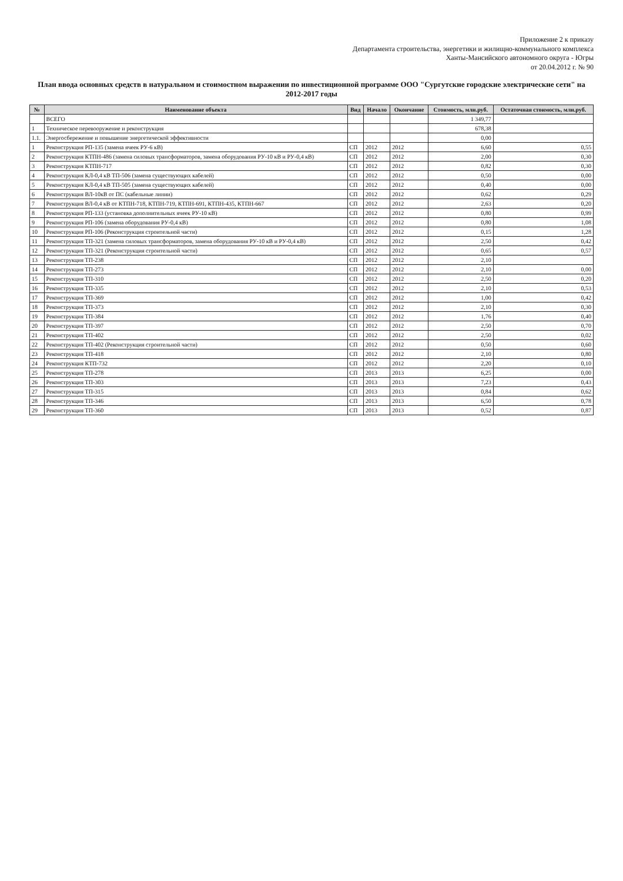Приложение 2 к приказу
Департамента строительства, энергетики и жилищно-коммунального комплекса
Ханты-Мансийского автономного округа - Югры
от 20.04.2012 г. № 90
План ввода основных средств в натуральном и стоимостном выражении по инвестиционной программе ООО "Сургутские городские электрические сети" на 2012-2017 годы
| № | Наименование объекта | Вид | Начало | Окончание | Стоимость, млн.руб. | Остаточная стоимость, млн.руб. |
| --- | --- | --- | --- | --- | --- | --- |
| | ВСЕГО | | | | 1 349,77 | |
| 1 | Техническое перевооружение и реконструкция | | | | 678,38 | |
| 1.1. | Энергосбережение и повышение энергетической эффективности | | | | 0,00 | |
| 1 | Реконструкция РП-135 (замена ячеек РУ-6 кВ) | СП | 2012 | 2012 | 6,60 | 0,55 |
| 2 | Реконструкция КТПН-486 (замена силовых трансформаторов, замена оборудования РУ-10 кВ и РУ-0,4 кВ) | СП | 2012 | 2012 | 2,00 | 0,30 |
| 3 | Реконструкция КТПН-717 | СП | 2012 | 2012 | 0,82 | 0,30 |
| 4 | Реконструкция КЛ-0,4 кВ ТП-506 (замена существующих кабелей) | СП | 2012 | 2012 | 0,50 | 0,00 |
| 5 | Реконструкция КЛ-0,4 кВ ТП-505 (замена существующих кабелей) | СП | 2012 | 2012 | 0,40 | 0,00 |
| 6 | Реконструкция ВЛ-10кВ от ПС (кабельные линии) | СП | 2012 | 2012 | 0,62 | 0,29 |
| 7 | Реконструкция ВЛ-0,4 кВ от КТПН-718, КТПН-719, КТПН-691, КТПН-435, КТПН-667 | СП | 2012 | 2012 | 2,63 | 0,20 |
| 8 | Реконструкция РП-133 (установка дополнительных ячеек РУ-10 кВ) | СП | 2012 | 2012 | 0,80 | 0,99 |
| 9 | Реконструкция РП-106 (замена оборудования РУ-0,4 кВ) | СП | 2012 | 2012 | 0,80 | 1,08 |
| 10 | Реконструкция РП-106 (Реконструкция строительной части) | СП | 2012 | 2012 | 0,15 | 1,28 |
| 11 | Реконструкция ТП-321 (замена силовых трансформаторов, замена оборудования РУ-10 кВ и РУ-0,4 кВ) | СП | 2012 | 2012 | 2,50 | 0,42 |
| 12 | Реконструкция ТП-321 (Реконструкция строительной части) | СП | 2012 | 2012 | 0,65 | 0,57 |
| 13 | Реконструкция ТП-238 | СП | 2012 | 2012 | 2,10 | |
| 14 | Реконструкция ТП-273 | СП | 2012 | 2012 | 2,10 | 0,00 |
| 15 | Реконструкция ТП-310 | СП | 2012 | 2012 | 2,50 | 0,20 |
| 16 | Реконструкция ТП-335 | СП | 2012 | 2012 | 2,10 | 0,53 |
| 17 | Реконструкция ТП-369 | СП | 2012 | 2012 | 1,00 | 0,42 |
| 18 | Реконструкция ТП-373 | СП | 2012 | 2012 | 2,10 | 0,30 |
| 19 | Реконструкция ТП-384 | СП | 2012 | 2012 | 1,76 | 0,40 |
| 20 | Реконструкция ТП-397 | СП | 2012 | 2012 | 2,50 | 0,70 |
| 21 | Реконструкция ТП-402 | СП | 2012 | 2012 | 2,50 | 0,02 |
| 22 | Реконструкция ТП-402 (Реконструкция строительной части) | СП | 2012 | 2012 | 0,50 | 0,60 |
| 23 | Реконструкция ТП-418 | СП | 2012 | 2012 | 2,10 | 0,80 |
| 24 | Реконструкция КТП-732 | СП | 2012 | 2012 | 2,20 | 0,10 |
| 25 | Реконструкция ТП-278 | СП | 2013 | 2013 | 6,25 | 0,00 |
| 26 | Реконструкция ТП-303 | СП | 2013 | 2013 | 7,23 | 0,43 |
| 27 | Реконструкция ТП-315 | СП | 2013 | 2013 | 0,84 | 0,62 |
| 28 | Реконструкция ТП-346 | СП | 2013 | 2013 | 6,50 | 0,78 |
| 29 | Реконструкция ТП-360 | СП | 2013 | 2013 | 0,52 | 0,87 |